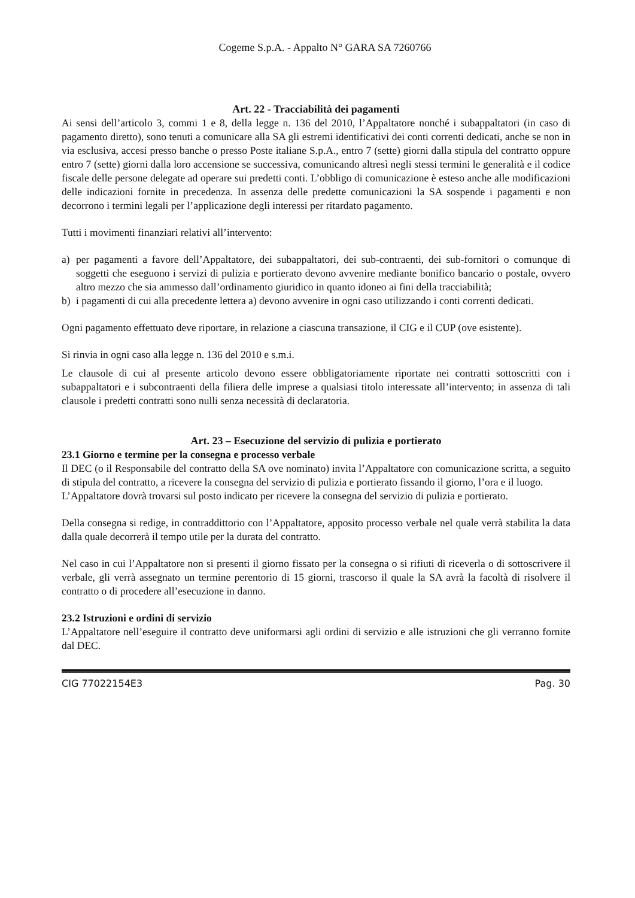Cogeme S.p.A. - Appalto N° GARA SA 7260766
Art. 22 - Tracciabilità dei pagamenti
Ai sensi dell’articolo 3, commi 1 e 8, della legge n. 136 del 2010, l’Appaltatore nonché i subappaltatori (in caso di pagamento diretto), sono tenuti a comunicare alla SA gli estremi identificativi dei conti correnti dedicati, anche se non in via esclusiva, accesi presso banche o presso Poste italiane S.p.A., entro 7 (sette) giorni dalla stipula del contratto oppure entro 7 (sette) giorni dalla loro accensione se successiva, comunicando altresì negli stessi termini le generalità e il codice fiscale delle persone delegate ad operare sui predetti conti. L’obbligo di comunicazione è esteso anche alle modificazioni delle indicazioni fornite in precedenza. In assenza delle predette comunicazioni la SA sospende i pagamenti e non decorrono i termini legali per l’applicazione degli interessi per ritardato pagamento.
Tutti i movimenti finanziari relativi all’intervento:
a) per pagamenti a favore dell’Appaltatore, dei subappaltatori, dei sub-contraenti, dei sub-fornitori o comunque di soggetti che eseguono i servizi di pulizia e portierato devono avvenire mediante bonifico bancario o postale, ovvero altro mezzo che sia ammesso dall’ordinamento giuridico in quanto idoneo ai fini della tracciabilità;
b) i pagamenti di cui alla precedente lettera a) devono avvenire in ogni caso utilizzando i conti correnti dedicati.
Ogni pagamento effettuato deve riportare, in relazione a ciascuna transazione, il CIG e il CUP (ove esistente).
Si rinvia in ogni caso alla legge n. 136 del 2010 e s.m.i.
Le clausole di cui al presente articolo devono essere obbligatoriamente riportate nei contratti sottoscritti con i subappaltatori e i subcontraenti della filiera delle imprese a qualsiasi titolo interessate all’intervento; in assenza di tali clausole i predetti contratti sono nulli senza necessità di declaratoria.
Art. 23 – Esecuzione del servizio di pulizia e portierato
23.1 Giorno e termine per la consegna e processo verbale
Il DEC (o il Responsabile del contratto della SA ove nominato) invita l’Appaltatore con comunicazione scritta, a seguito di stipula del contratto, a ricevere la consegna del servizio di pulizia e portierato fissando il giorno, l’ora e il luogo.
L’Appaltatore dovrà trovarsi sul posto indicato per ricevere la consegna del servizio di pulizia e portierato.
Della consegna si redige, in contraddittorio con l’Appaltatore, apposito processo verbale nel quale verrà stabilita la data dalla quale decorrerà il tempo utile per la durata del contratto.
Nel caso in cui l’Appaltatore non si presenti il giorno fissato per la consegna o si rifiuti di riceverla o di sottoscrivere il verbale, gli verrà assegnato un termine perentorio di 15 giorni, trascorso il quale la SA avrà la facoltà di risolvere il contratto o di procedere all’esecuzione in danno.
23.2 Istruzioni e ordini di servizio
L’Appaltatore nell’eseguire il contratto deve uniformarsi agli ordini di servizio e alle istruzioni che gli verranno fornite dal DEC.
CIG 77022154E3 Pag. 30